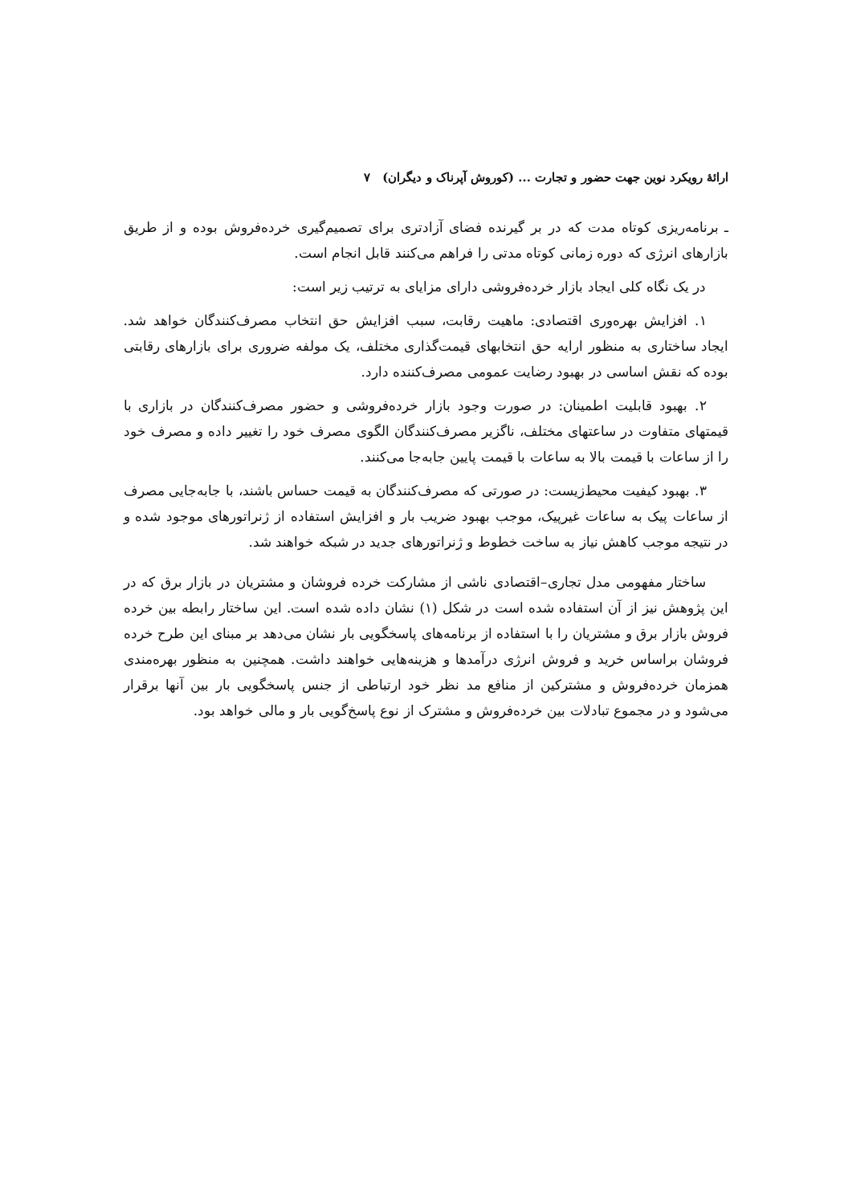ارائهٔ رویکرد نوین جهت حضور و تجارت ... (کوروش آپرناک و دیگران) ۷
ـ برنامه‌ریزی کوتاه مدت که در بر گیرنده فضای آزادتری برای تصمیم‌گیری خرده‌فروش بوده و از طریق بازارهای انرژی که دوره زمانی کوتاه مدتی را فراهم می‌کنند قابل انجام است.
در یک نگاه کلی ایجاد بازار خرده‌فروشی دارای مزایای به ترتیب زیر است:
۱. افزایش بهره‌وری اقتصادی: ماهیت رقابت، سبب افزایش حق انتخاب مصرف‌کنندگان خواهد شد. ایجاد ساختاری به منظور ارایه حق انتخابهای قیمت‌گذاری مختلف، یک مولفه ضروری برای بازارهای رقابتی بوده که نقش اساسی در بهبود رضایت عمومی مصرف‌کننده دارد.
۲. بهبود قابلیت اطمینان: در صورت وجود بازار خرده‌فروشی و حضور مصرف‌کنندگان در بازاری با قیمتهای متفاوت در ساعتهای مختلف، ناگزیر مصرف‌کنندگان الگوی مصرف خود را تغییر داده و مصرف خود را از ساعات با قیمت بالا به ساعات با قیمت پایین جابه‌جا می‌کنند.
۳. بهبود کیفیت محیط‌زیست: در صورتی که مصرف‌کنندگان به قیمت حساس باشند، با جابه‌جایی مصرف از ساعات پیک به ساعات غیرپیک، موجب بهبود ضریب بار و افزایش استفاده از ژنراتورهای موجود شده و در نتیجه موجب کاهش نیاز به ساخت خطوط و ژنراتورهای جدید در شبکه خواهند شد.
ساختار مفهومی مدل تجاری–اقتصادی ناشی از مشارکت خرده فروشان و مشتریان در بازار برق که در این پژوهش نیز از آن استفاده شده است در شکل (۱) نشان داده شده است. این ساختار رابطه بین خرده فروش بازار برق و مشتریان را با استفاده از برنامه‌های پاسخگویی بار نشان می‌دهد بر مبنای این طرح خرده فروشان براساس خرید و فروش انرژی درآمدها و هزینه‌هایی خواهند داشت. همچنین به منظور بهره‌مندی همزمان خرده‌فروش و مشترکین از منافع مد نظر خود ارتباطی از جنس پاسخگویی بار بین آنها برقرار می‌شود و در مجموع تبادلات بین خرده‌فروش و مشترک از نوع پاسخ‌گویی بار و مالی خواهد بود.